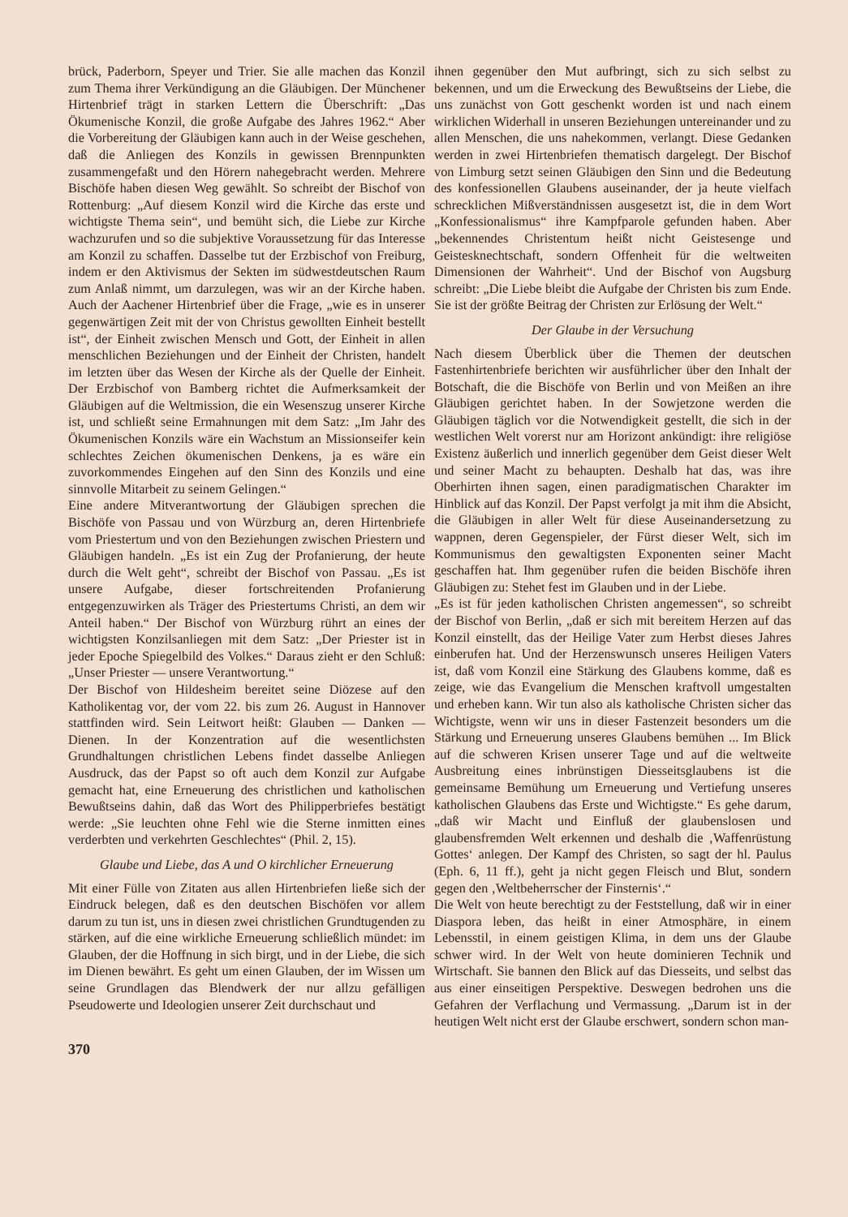brück, Paderborn, Speyer und Trier. Sie alle machen das Konzil zum Thema ihrer Verkündigung an die Gläubigen. Der Münchener Hirtenbrief trägt in starken Lettern die Überschrift: „Das Ökumenische Konzil, die große Aufgabe des Jahres 1962.“ Aber die Vorbereitung der Gläubigen kann auch in der Weise geschehen, daß die Anliegen des Konzils in gewissen Brennpunkten zusammengefaßt und den Hörern nahegebracht werden. Mehrere Bischöfe haben diesen Weg gewählt. So schreibt der Bischof von Rottenburg: „Auf diesem Konzil wird die Kirche das erste und wichtigste Thema sein“, und bemüht sich, die Liebe zur Kirche wachzurufen und so die subjektive Voraussetzung für das Interesse am Konzil zu schaffen. Dasselbe tut der Erzbischof von Freiburg, indem er den Aktivismus der Sekten im südwestdeutschen Raum zum Anlaß nimmt, um darzulegen, was wir an der Kirche haben. Auch der Aachener Hirtenbrief über die Frage, „wie es in unserer gegenwärtigen Zeit mit der von Christus gewollten Einheit bestellt ist“, der Einheit zwischen Mensch und Gott, der Einheit in allen menschlichen Beziehungen und der Einheit der Christen, handelt im letzten über das Wesen der Kirche als der Quelle der Einheit. Der Erzbischof von Bamberg richtet die Aufmerksamkeit der Gläubigen auf die Weltmission, die ein Wesenszug unserer Kirche ist, und schließt seine Ermahnungen mit dem Satz: „Im Jahr des Ökumenischen Konzils wäre ein Wachstum an Missionseifer kein schlechtes Zeichen ökumenischen Denkens, ja es wäre ein zuvorkommendes Eingehen auf den Sinn des Konzils und eine sinnvolle Mitarbeit zu seinem Gelingen.“
Eine andere Mitverantwortung der Gläubigen sprechen die Bischöfe von Passau und von Würzburg an, deren Hirtenbriefe vom Priestertum und von den Beziehungen zwischen Priestern und Gläubigen handeln. „Es ist ein Zug der Profanierung, der heute durch die Welt geht“, schreibt der Bischof von Passau. „Es ist unsere Aufgabe, dieser fortschreitenden Profanierung entgegenzuwirken als Träger des Priestertums Christi, an dem wir Anteil haben.“ Der Bischof von Würzburg rührt an eines der wichtigsten Konzilsanliegen mit dem Satz: „Der Priester ist in jeder Epoche Spiegelbild des Volkes.“ Daraus zieht er den Schluß: „Unser Priester — unsere Verantwortung.“
Der Bischof von Hildesheim bereitet seine Diözese auf den Katholikentag vor, der vom 22. bis zum 26. August in Hannover stattfinden wird. Sein Leitwort heißt: Glauben — Danken — Dienen. In der Konzentration auf die wesentlichsten Grundhaltungen christlichen Lebens findet dasselbe Anliegen Ausdruck, das der Papst so oft auch dem Konzil zur Aufgabe gemacht hat, eine Erneuerung des christlichen und katholischen Bewußtseins dahin, daß das Wort des Philipperbriefes bestätigt werde: „Sie leuchten ohne Fehl wie die Sterne inmitten eines verderbten und verkehrten Geschlechtes“ (Phil. 2, 15).
Glaube und Liebe, das A und O kirchlicher Erneuerung
Mit einer Fülle von Zitaten aus allen Hirtenbriefen ließe sich der Eindruck belegen, daß es den deutschen Bischöfen vor allem darum zu tun ist, uns in diesen zwei christlichen Grundtugenden zu stärken, auf die eine wirkliche Erneuerung schließlich mündet: im Glauben, der die Hoffnung in sich birgt, und in der Liebe, die sich im Dienen bewährt. Es geht um einen Glauben, der im Wissen um seine Grundlagen das Blendwerk der nur allzu gefälligen Pseudowerte und Ideologien unserer Zeit durchschaut und
370
ihnen gegenüber den Mut aufbringt, sich zu sich selbst zu bekennen, und um die Erweckung des Bewußtseins der Liebe, die uns zunächst von Gott geschenkt worden ist und nach einem wirklichen Widerhall in unseren Beziehungen untereinander und zu allen Menschen, die uns nahekommen, verlangt. Diese Gedanken werden in zwei Hirtenbriefen thematisch dargelegt. Der Bischof von Limburg setzt seinen Gläubigen den Sinn und die Bedeutung des konfessionellen Glaubens auseinander, der ja heute vielfach schrecklichen Mißverständnissen ausgesetzt ist, die in dem Wort „Konfessionalismus“ ihre Kampfparole gefunden haben. Aber „bekennendes Christentum heißt nicht Geistesenge und Geistesknechtschaft, sondern Offenheit für die weltweiten Dimensionen der Wahrheit“. Und der Bischof von Augsburg schreibt: „Die Liebe bleibt die Aufgabe der Christen bis zum Ende. Sie ist der größte Beitrag der Christen zur Erlösung der Welt.“
Der Glaube in der Versuchung
Nach diesem Überblick über die Themen der deutschen Fastenhirtenbriefe berichten wir ausführlicher über den Inhalt der Botschaft, die die Bischöfe von Berlin und von Meißen an ihre Gläubigen gerichtet haben. In der Sowjetzone werden die Gläubigen täglich vor die Notwendigkeit gestellt, die sich in der westlichen Welt vorerst nur am Horizont ankündigt: ihre religiöse Existenz äußerlich und innerlich gegenüber dem Geist dieser Welt und seiner Macht zu behaupten. Deshalb hat das, was ihre Oberhirten ihnen sagen, einen paradigmatischen Charakter im Hinblick auf das Konzil. Der Papst verfolgt ja mit ihm die Absicht, die Gläubigen in aller Welt für diese Auseinandersetzung zu wappnen, deren Gegenspieler, der Fürst dieser Welt, sich im Kommunismus den gewaltigsten Exponenten seiner Macht geschaffen hat. Ihm gegenüber rufen die beiden Bischöfe ihren Gläubigen zu: Stehet fest im Glauben und in der Liebe.
„Es ist für jeden katholischen Christen angemessen“, so schreibt der Bischof von Berlin, „daß er sich mit bereitem Herzen auf das Konzil einstellt, das der Heilige Vater zum Herbst dieses Jahres einberufen hat. Und der Herzenswunsch unseres Heiligen Vaters ist, daß vom Konzil eine Stärkung des Glaubens komme, daß es zeige, wie das Evangelium die Menschen kraftvoll umgestalten und erheben kann. Wir tun also als katholische Christen sicher das Wichtigste, wenn wir uns in dieser Fastenzeit besonders um die Stärkung und Erneuerung unseres Glaubens bemühen ... Im Blick auf die schweren Krisen unserer Tage und auf die weltweite Ausbreitung eines inbrünstigen Diesseitsglaubens ist die gemeinsame Bemühung um Erneuerung und Vertiefung unseres katholischen Glaubens das Erste und Wichtigste.“ Es gehe darum, „daß wir Macht und Einfluß der glaubenslosen und glaubensfremden Welt erkennen und deshalb die ‚Waffenrüstung Gottes‘ anlegen. Der Kampf des Christen, so sagt der hl. Paulus (Eph. 6, 11 ff.), geht ja nicht gegen Fleisch und Blut, sondern gegen den ‚Weltbeherrscher der Finsternis‘.“
Die Welt von heute berechtigt zu der Feststellung, daß wir in einer Diaspora leben, das heißt in einer Atmosphäre, in einem Lebensstil, in einem geistigen Klima, in dem uns der Glaube schwer wird. In der Welt von heute dominieren Technik und Wirtschaft. Sie bannen den Blick auf das Diesseits, und selbst das aus einer einseitigen Perspektive. Deswegen bedrohen uns die Gefahren der Verflachung und Vermassung. „Darum ist in der heutigen Welt nicht erst der Glaube erschwert, sondern schon man-